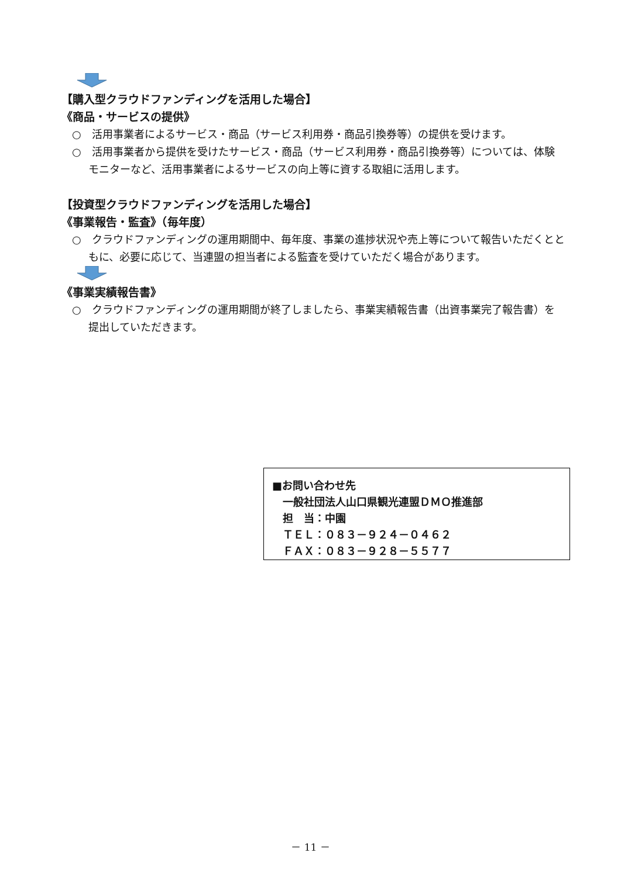【購入型クラウドファンディングを活用した場合】
《商品・サービスの提供》
○　活用事業者によるサービス・商品（サービス利用券・商品引換券等）の提供を受けます。
○　活用事業者から提供を受けたサービス・商品（サービス利用券・商品引換券等）については、体験モニターなど、活用事業者によるサービスの向上等に資する取組に活用します。
【投資型クラウドファンディングを活用した場合】
《事業報告・監査》（毎年度）
○　クラウドファンディングの運用期間中、毎年度、事業の進捗状況や売上等について報告いただくとともに、必要に応じて、当連盟の担当者による監査を受けていただく場合があります。
《事業実績報告書》
○　クラウドファンディングの運用期間が終了しましたら、事業実績報告書（出資事業完了報告書）を提出していただきます。
■お問い合わせ先
　一般社団法人山口県観光連盟ＤＭＯ推進部
　担　当：中園
　ＴＥＬ：０８３－９２４－０４６２
　ＦＡＸ：０８３－９２８－５５７７
－ 11 －